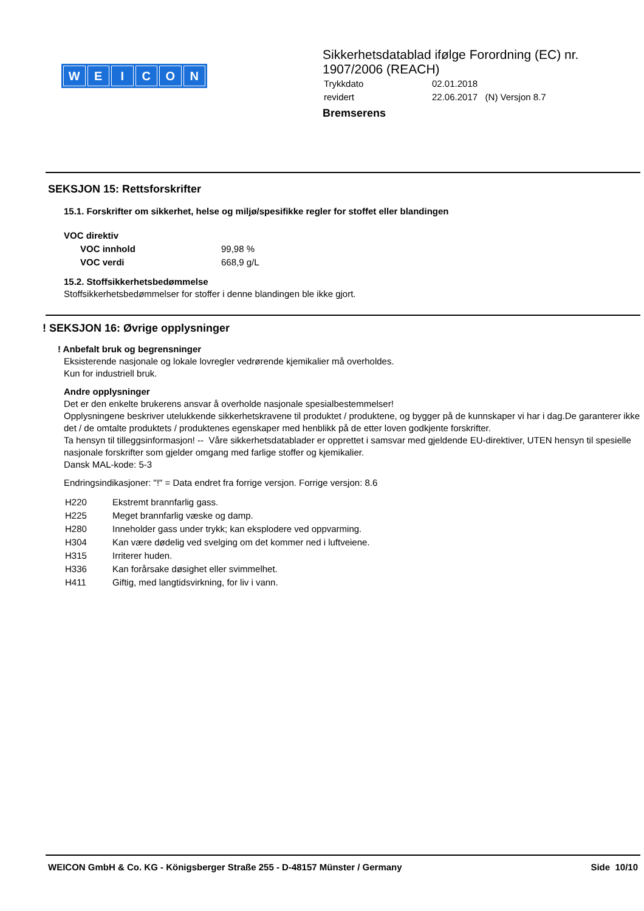WEICON
Sikkerhetsdatablad ifølge Forordning (EC) nr.
1907/2006 (REACH)
| Trykkdato | 02.01.2018 |
| revidert | 22.06.2017 (N) Versjon 8.7 |
Bremserens
SEKSJON 15: Rettsforskrifter
15.1. Forskrifter om sikkerhet, helse og miljø/spesifikke regler for stoffet eller blandingen
VOC direktiv
| VOC innhold | 99,98 % |
| VOC verdi | 668,9 g/L |
15.2. Stoffsikkerhetsbedømmelse
Stoffsikkerhetsbedømmelser for stoffer i denne blandingen ble ikke gjort.
! SEKSJON 16: Øvrige opplysninger
! Anbefalt bruk og begrensninger
Eksisterende nasjonale og lokale lovregler vedrørende kjemikalier må overholdes.
Kun for industriell bruk.
Andre opplysninger
Det er den enkelte brukerens ansvar å overholde nasjonale spesialbestemmelser!
Opplysningene beskriver utelukkende sikkerhetskravene til produktet / produktene, og bygger på de kunnskaper vi har i dag.De garanterer ikke det / de omtalte produktets / produktenes egenskaper med henblikk på de etter loven godkjente forskrifter.
Ta hensyn til tilleggsinformasjon! -- Våre sikkerhetsdatablader er opprettet i samsvar med gjeldende EU-direktiver, UTEN hensyn til spesielle nasjonale forskrifter som gjelder omgang med farlige stoffer og kjemikalier.
Dansk MAL-kode: 5-3
Endringsindikasjoner: "!" = Data endret fra forrige versjon. Forrige versjon: 8.6
| H220 | Ekstremt brannfarlig gass. |
| H225 | Meget brannfarlig væske og damp. |
| H280 | Inneholder gass under trykk; kan eksplodere ved oppvarming. |
| H304 | Kan være dødelig ved svelging om det kommer ned i luftveiene. |
| H315 | Irriterer huden. |
| H336 | Kan forårsake døsighet eller svimmelhet. |
| H411 | Giftig, med langtidsvirkning, for liv i vann. |
WEICON GmbH & Co. KG - Königsberger Straße 255 - D-48157 Münster / Germany Side 10/10